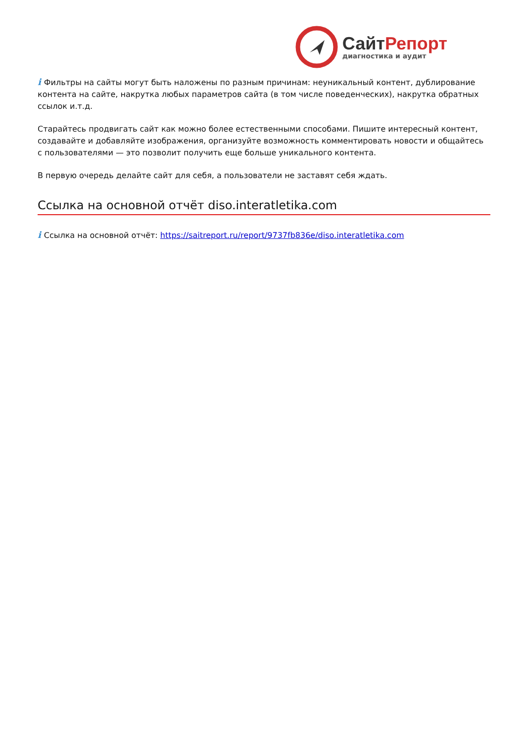СайтРепорт
диагностика и аудит
i Фильтры на сайты могут быть наложены по разным причинам: неуникальный контент, дублирование контента на сайте, накрутка любых параметров сайта (в том числе поведенческих), накрутка обратных ссылок и.т.д.
Старайтесь продвигать сайт как можно более естественными способами. Пишите интересный контент, создавайте и добавляйте изображения, организуйте возможность комментировать новости и общайтесь с пользователями — это позволит получить еще больше уникального контента.
В первую очередь делайте сайт для себя, а пользователи не заставят себя ждать.
Ссылка на основной отчёт diso.interatletika.com
i Ссылка на основной отчёт: https://saitreport.ru/report/9737fb836e/diso.interatletika.com